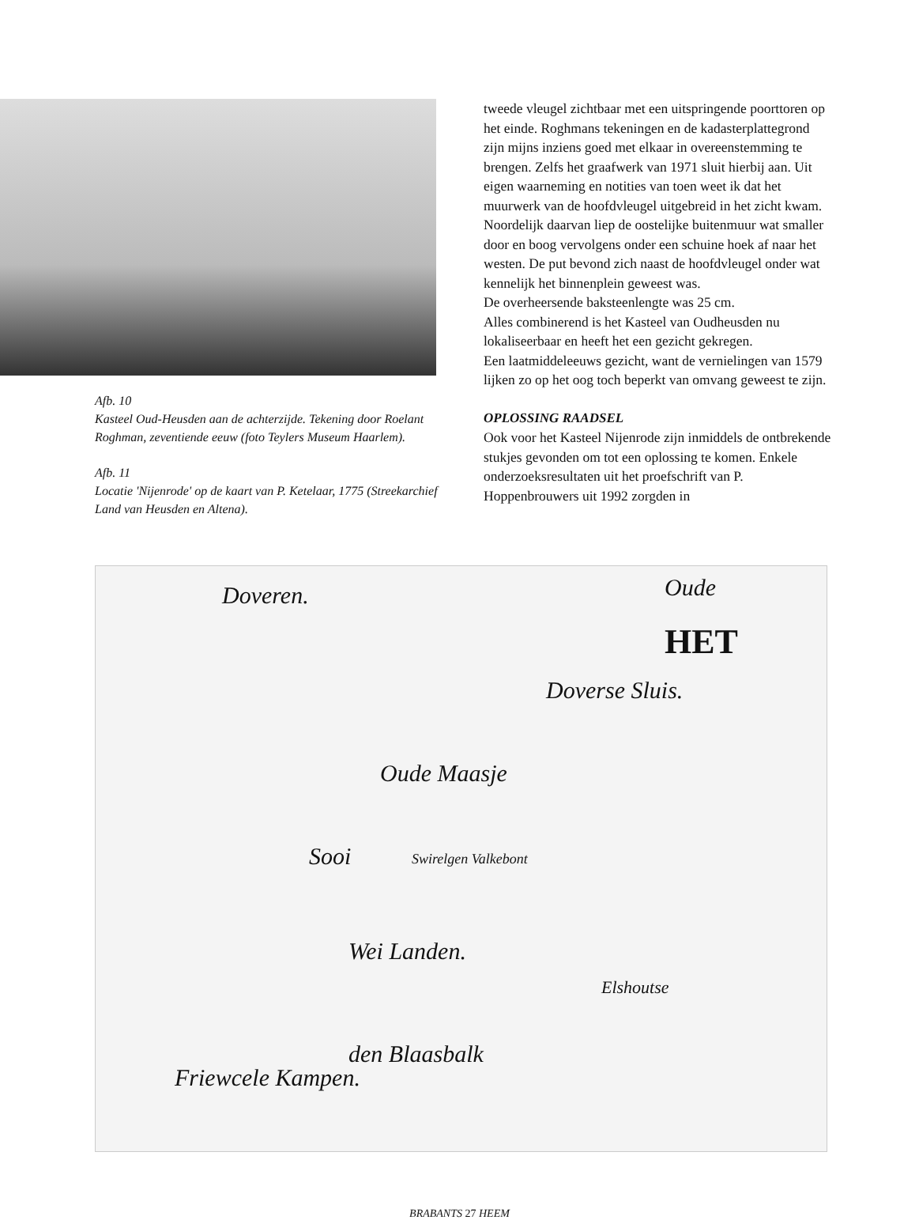Afb. 10
Kasteel Oud-Heusden aan de achterzijde. Tekening door Roelant Roghman, zeventiende eeuw (foto Teylers Museum Haarlem).
Afb. 11
Locatie 'Nijenrode' op de kaart van P. Ketelaar, 1775 (Streekarchief Land van Heusden en Altena).
tweede vleugel zichtbaar met een uitspringende poorttoren op het einde. Roghmans tekeningen en de kadasterplattegrond zijn mijns inziens goed met elkaar in overeenstemming te brengen. Zelfs het graafwerk van 1971 sluit hierbij aan. Uit eigen waarneming en notities van toen weet ik dat het muurwerk van de hoofdvleugel uitgebreid in het zicht kwam. Noordelijk daarvan liep de oostelijke buitenmuur wat smaller door en boog vervolgens onder een schuine hoek af naar het westen. De put bevond zich naast de hoofdvleugel onder wat kennelijk het binnenplein geweest was.
De overheersende baksteenlengte was 25 cm.
Alles combinerend is het Kasteel van Oudheusden nu lokaliseerbaar en heeft het een gezicht gekregen.
Een laatmiddeleeuws gezicht, want de vernielingen van 1579 lijken zo op het oog toch beperkt van omvang geweest te zijn.
OPLOSSING RAADSEL
Ook voor het Kasteel Nijenrode zijn inmiddels de ontbrekende stukjes gevonden om tot een oplossing te komen. Enkele onderzoeksresultaten uit het proefschrift van P. Hoppenbrouwers uit 1992 zorgden in
Doveren. Oude
HET
Doverse Sluis.
Oude Maasje
Sooi Swirelgen Valkebont
Wei Landen.
Elshoutse
Friewcele Kampen.
den Blaasbalk
BRABANTS 27 HEEM